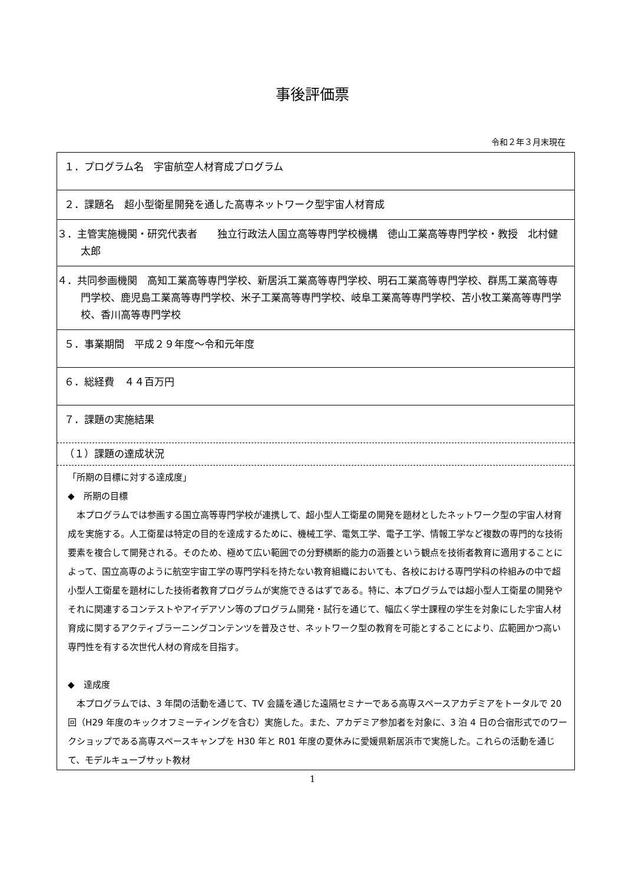事後評価票
令和２年３月末現在
１．プログラム名　宇宙航空人材育成プログラム
２．課題名　超小型衛星開発を通した高専ネットワーク型宇宙人材育成
３．主管実施機関・研究代表者　　独立行政法人国立高等専門学校機構　徳山工業高等専門学校・教授　北村健太郎
４．共同参画機関　高知工業高等専門学校、新居浜工業高等専門学校、明石工業高等専門学校、群馬工業高等専門学校、鹿児島工業高等専門学校、米子工業高等専門学校、岐阜工業高等専門学校、苫小牧工業高等専門学校、香川高等専門学校
５．事業期間　平成２９年度～令和元年度
６．総経費　４４百万円
７．課題の実施結果
（１）課題の達成状況
「所期の目標に対する達成度」
◆　所期の目標
　本プログラムでは参画する国立高等専門学校が連携して、超小型人工衛星の開発を題材としたネットワーク型の宇宙人材育成を実施する。人工衛星は特定の目的を達成するために、機械工学、電気工学、電子工学、情報工学など複数の専門的な技術要素を複合して開発される。そのため、極めて広い範囲での分野横断的能力の涵養という観点を技術者教育に適用することによって、国立高専のように航空宇宙工学の専門学科を持たない教育組織においても、各校における専門学科の枠組みの中で超小型人工衛星を題材にした技術者教育プログラムが実施できるはずである。特に、本プログラムでは超小型人工衛星の開発やそれに関連するコンテストやアイデアソン等のプログラム開発・試行を通じて、幅広く学士課程の学生を対象にした宇宙人材育成に関するアクティブラーニングコンテンツを普及させ、ネットワーク型の教育を可能とすることにより、広範囲かつ高い専門性を有する次世代人材の育成を目指す。
◆　達成度
　本プログラムでは、3 年間の活動を通じて、TV 会議を通じた遠隔セミナーである高専スペースアカデミアをトータルで 20 回（H29 年度のキックオフミーティングを含む）実施した。また、アカデミア参加者を対象に、3 泊 4 日の合宿形式でのワークショップである高専スペースキャンプを H30 年と R01 年度の夏休みに愛媛県新居浜市で実施した。これらの活動を通じて、モデルキューブサット教材
1